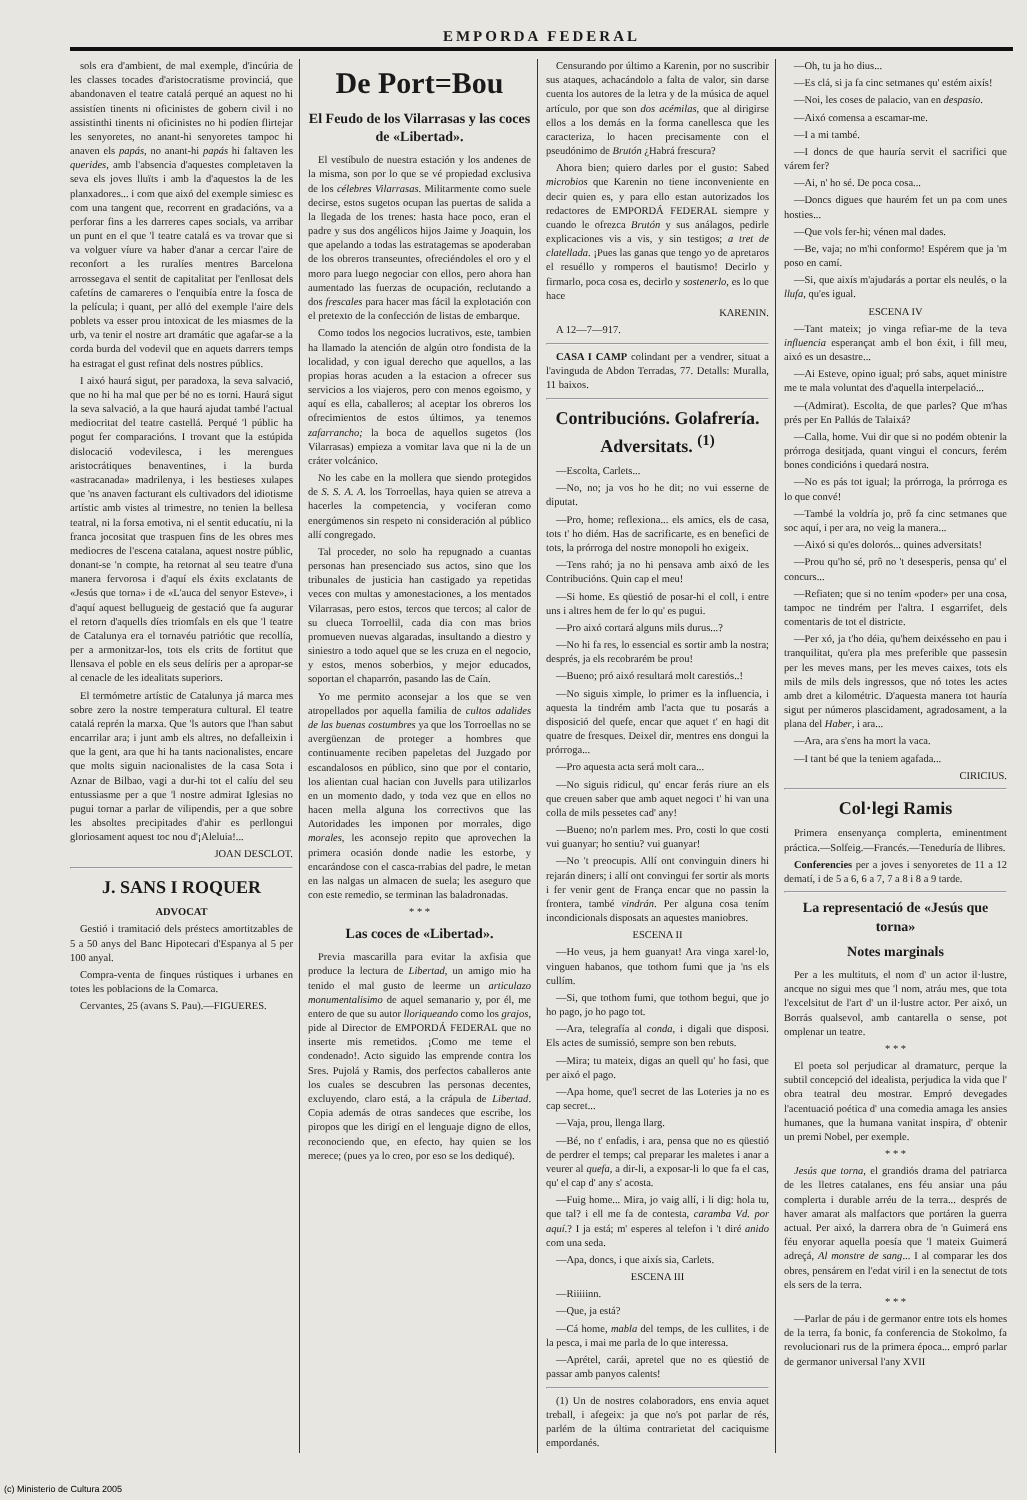EMPORDA FEDERAL
sols era d'ambient, de mal exemple, d'incúria de les classes tocades d'aristocratisme provinciá, que abandonaven el teatre catalá perqué an aquest no hi assistíen tinents ni oficinistes de gobern civil i no assistinthi tinents ni oficinistes no hi podíen flirtejar les senyoretes, no anant-hi senyoretes tampoc hi anaven els papás, no anant-hi papás hi faltaven les querides, amb l'absencia d'aquestes completaven la seva els joves lluïts i amb la d'aquestos la de les planxadores... i com que aixó del exemple simiesc es com una tangent que, recorrent en gradacións, va a perforar fins a les darreres capes socials, va arribar un punt en el que 'l teatre catalá es va trovar que si va volguer víure va haber d'anar a cercar l'aire de reconfort a les ruralíes mentres Barcelona arrossegava el sentit de capitalitat per l'enllosat dels cafetíns de camareres o l'enquibía entre la fosca de la película; i quant, per alló del exemple l'aire dels poblets va esser prou intoxicat de les miasmes de la urb, va tenir el nostre art dramátic que agafar-se a la corda burda del vodevil que en aquets darrers temps ha estragat el gust refinat dels nostres públics.
I aixó haurá sigut, per paradoxa, la seva salvació, que no hi ha mal que per bé no es torni. Haurá sigut la seva salvació, a la que haurá ajudat també l'actual mediocritat del teatre castellá. Perqué 'l públic ha pogut fer comparacións. I trovant que la estúpida dislocació vodevilesca, i les merengues aristocrátiques benaventines, i la burda «astracanada» madrilenya, i les bestieses xulapes que 'ns anaven facturant els cultivadors del idiotisme artístic amb vistes al trimestre, no tenien la bellesa teatral, ni la forsa emotiva, ni el sentit educatíu, ni la franca jocositat que traspuen fins de les obres mes mediocres de l'escena catalana, aquest nostre públic, donant-se 'n compte, ha retornat al seu teatre d'una manera fervorosa i d'aquí els éxits exclatants de «Jesús que torna» i de «L'auca del senyor Esteve», i d'aquí aquest bellugueig de gestació que fa augurar el retorn d'aquells díes triomfals en els que 'l teatre de Catalunya era el tornavéu patriótic que recollía, per a armonitzar-los, tots els crits de fortitut que llensava el poble en els seus delíris per a apropar-se al cenacle de les idealitats superiors.
El termómetre artístic de Catalunya já marca mes sobre zero la nostre temperatura cultural. El teatre catalá reprén la marxa. Que 'ls autors que l'han sabut encarrilar ara; i junt amb els altres, no defalleixin i que la gent, ara que hi ha tants nacionalistes, encare que molts siguin nacionalistes de la casa Sota i Aznar de Bilbao, vagi a dur-hi tot el calíu del seu entussiasme per a que 'l nostre admirat Iglesias no pugui tornar a parlar de vilipendis, per a que sobre les absoltes precipitades d'ahir es perllongui gloriosament aquest toc nou d'¡Aleluia!...
JOAN DESCLOT.
J. SANS I ROQUER
ADVOCAT
Gestió i tramitació dels préstecs amortitzables de 5 a 50 anys del Banc Hipotecari d'Espanya al 5 per 100 anyal.
Compra-venta de finques rústiques i urbanes en totes les poblacions de la Comarca.
Cervantes, 25 (avans S. Pau).—FIGUERES.
De Port=Bou
El Feudo de los Vilarrasas y las coces de «Libertad».
El vestíbulo de nuestra estación y los andenes de la misma, son por lo que se vé propiedad exclusiva de los célebres Vilarrasas. Militarmente como suele decirse, estos sugetos ocupan las puertas de salida a la llegada de los trenes: hasta hace poco, eran el padre y sus dos angélicos hijos Jaime y Joaquin, los que apelando a todas las estratagemas se apoderaban de los obreros transeuntes, ofreciéndoles el oro y el moro para luego negociar con ellos, pero ahora han aumentado las fuerzas de ocupación, reclutando a dos frescales para hacer mas fácil la explotación con el pretexto de la confección de listas de embarque.
Como todos los negocios lucrativos, este, tambien ha llamado la atención de algún otro fondista de la localidad, y con igual derecho que aquellos, a las propias horas acuden a la estacion a ofrecer sus servicios a los viajeros, pero con menos egoismo, y aquí es ella, caballeros; al aceptar los obreros los ofrecimientos de estos últimos, ya tenemos zafarrancho; la boca de aquellos sugetos (los Vilarrasas) empieza a vomitar lava que ni la de un cráter volcánico.
No les cabe en la mollera que siendo protegidos de S. S. A. A. los Torroellas, haya quien se atreva a hacerles la competencia, y vociferan como energúmenos sin respeto ni consideración al público allí congregado.
Tal proceder, no solo ha repugnado a cuantas personas han presenciado sus actos, sino que los tribunales de justicia han castigado ya repetidas veces con multas y amonestaciones, a los mentados Vilarrasas, pero estos, tercos que tercos; al calor de su clueca Torroellil, cada dia con mas brios promueven nuevas algaradas, insultando a diestro y siniestro a todo aquel que se les cruza en el negocio, y estos, menos soberbios, y mejor educados, soportan el chaparrón, pasando las de Caín.
Yo me permito aconsejar a los que se ven atropellados por aquella familia de cultos adalides de las buenas costumbres ya que los Torroellas no se avergüenzan de proteger a hombres que continuamente reciben papeletas del Juzgado por escandalosos en público, sino que por el contario, los alientan cual hacian con Juvells para utilizarlos en un momento dado, y toda vez que en ellos no hacen mella alguna los correctivos que las Autoridades les imponen por morrales, digo morales, les aconsejo repito que aprovechen la primera ocasión donde nadie les estorbe, y encarándose con el casca-rrabias del padre, le metan en las nalgas un almacen de suela; les aseguro que con este remedio, se terminan las baladronadas.
* * *
Las coces de «Libertad».
Previa mascarilla para evitar la axfisia que produce la lectura de Libertad, un amigo mio ha tenido el mal gusto de leerme un articulazo monumentalisimo de aquel semanario y, por él, me entero de que su autor lloriqueando como los grajos, pide al Director de EMPORDÁ FEDERAL que no inserte mis remetidos. ¡Como me teme el condenado!. Acto siguido las emprende contra los Sres. Pujolá y Ramis, dos perfectos caballeros ante los cuales se descubren las personas decentes, excluyendo, claro está, a la crápula de Libertad. Copia además de otras sandeces que escribe, los piropos que les dirigí en el lenguaje digno de ellos, reconociendo que, en efecto, hay quien se los merece; (pues ya lo creo, por eso se los dediqué).
Censurando por último a Karenin, por no suscribir sus ataques, achacándolo a falta de valor, sin darse cuenta los autores de la letra y de la música de aquel artículo, por que son dos acémilas, que al dirigirse ellos a los demás en la forma canellesca que les caracteriza, lo hacen precisamente con el pseudónimo de Brutón ¿Habrá frescura?
Ahora bien; quiero darles por el gusto: Sabed microbios que Karenin no tiene inconveniente en decir quien es, y para ello estan autorizados los redactores de EMPORDÁ FEDERAL siempre y cuando le ofrezca Brutón y sus análagos, pedirle explicaciones vis a vis, y sin testigos; a tret de clatellada. ¡Pues las ganas que tengo yo de apretaros el resuéllo y romperos el bautismo! Decirlo y firmarlo, poca cosa es, decirlo y sostenerlo, es lo que hace
KARENIN.
A 12—7—917.
CASA I CAMP colindant per a vendrer, situat a l'avinguda de Abdon Terradas, 77. Detalls: Muralla, 11 baixos.
Contribucións. Golafrería. Adversitats. <sup>(1)</sup>
—Escolta, Carlets...
—No, no; ja vos ho he dit; no vui esserne de diputat.
—Pro, home; reflexiona... els amics, els de casa, tots t' ho diém. Has de sacrificarte, es en benefici de tots, la prórroga del nostre monopoli ho exigeix.
—Tens rahó; ja no hi pensava amb aixó de les Contribucións. Quin cap el meu!
—Si home. Es qüestió de posar-hi el coll, i entre uns i altres hem de fer lo qu' es pugui.
—Pro aixó cortará alguns mils durus...?
—No hi fa res, lo essencial es sortir amb la nostra; després, ja els recobrarém be prou!
—Bueno; pró aixó resultará molt carestiós..!
—No siguis ximple, lo primer es la influencia, i aquesta la tindrém amb l'acta que tu posarás a disposició del quefe, encar que aquet t' en hagi dit quatre de fresques. Deixel dir, mentres ens dongui la prórroga...
—Pro aquesta acta será molt cara...
—No siguis ridicul, qu' encar ferás riure an els que creuen saber que amb aquet negoci t' hi van una colla de mils pessetes cad' any!
—Bueno; no'n parlem mes. Pro, costi lo que costi vui guanyar; ho sentiu? vui guanyar!
—No 't preocupis. Allí ont convinguin diners hi rejarán diners; i allí ont convingui fer sortir als morts i fer venir gent de França encar que no passin la frontera, també vindrán. Per alguna cosa tením incondicionals disposats an aquestes maniobres.
ESCENA II
—Ho veus, ja hem guanyat! Ara vinga xarel·lo, vinguen habanos, que tothom fumi que ja 'ns els cullím.
—Si, que tothom fumi, que tothom begui, que jo ho pago, jo ho pago tot.
—Ara, telegrafía al conda, i digali que disposi. Els actes de sumissió, sempre son ben rebuts.
—Mira; tu mateix, digas an quell qu' ho fasi, que per aixó el pago.
—Apa home, que'l secret de las Loteries ja no es cap secret...
—Vaja, prou, llenga llarg.
—Bé, no t' enfadis, i ara, pensa que no es qüestió de perdrer el temps; cal preparar les maletes i anar a veurer al quefa, a dir-li, a exposar-li lo que fa el cas, qu' el cap d' any s' acosta.
—Fuig home... Mira, jo vaig allí, i li dig: hola tu, que tal? i ell me fa de contesta, caramba Vd. por aquí.? I ja está; m' esperes al telefon i 't diré anido com una seda.
—Apa, doncs, i que aixís sia, Carlets.
ESCENA III
—Riiiiinn.
—Que, ja está?
—Cá home, mabla del temps, de les cullites, i de la pesca, i mai me parla de lo que interessa.
—Aprétel, carái, apretel que no es qüestió de passar amb panyos calents!
(1) Un de nostres colaboradors, ens envia aquet treball, i afegeix: ja que no's pot parlar de rés, parlém de la última contrarietat del caciquisme empordanés.
—Oh, tu ja ho dius...
—Es clá, si ja fa cinc setmanes qu' estém aixís!
—Noi, les coses de palacio, van en despasio.
—Aixó comensa a escamar-me.
—I a mi també.
—I doncs de que hauría servit el sacrifici que várem fer?
—Ai, n' ho sé. De poca cosa...
—Doncs digues que haurém fet un pa com unes hosties...
—Que vols fer-hi; vénen mal dades.
—Be, vaja; no m'hi conformo! Espérem que ja 'm poso en camí.
—Si, que aixís m'ajudarás a portar els neulés, o la llufa, qu'es igual.
ESCENA IV
—Tant mateix; jo vinga refiar-me de la teva influencia esperançat amb el bon éxit, i fill meu, aixó es un desastre...
—Ai Esteve, opino igual; pró sabs, aquet ministre me te mala voluntat des d'aquella interpelació...
—(Admirat). Escolta, de que parles? Que m'has prés per En Pallús de Talaixá?
—Calla, home. Vui dir que si no podém obtenir la prórroga desitjada, quant vingui el concurs, ferém bones condicións i quedará nostra.
—No es pás tot igual; la prórroga, la prórroga es lo que convé!
—També la voldría jo, prô fa cinc setmanes que soc aquí, i per ara, no veig la manera...
—Aixó si qu'es dolorós... quines adversitats!
—Prou qu'ho sé, prô no 't desesperis, pensa qu' el concurs...
—Refiaten; que si no tením «poder» per una cosa, tampoc ne tindrém per l'altra. I esgarrifet, dels comentaris de tot el districte.
—Per xó, ja t'ho déia, qu'hem deixésseho en pau i tranquilitat, qu'era pla mes preferible que passesin per les meves mans, per les meves caixes, tots els mils de mils dels ingressos, que nó totes les actes amb dret a kilométric. D'aquesta manera tot hauría sigut per números plascidament, agradosament, a la plana del Haber, i ara...
—Ara, ara s'ens ha mort la vaca.
—I tant bé que la teniem agafada...
CIRICIUS.
Col·legi Ramis
Primera ensenyança complerta, eminentment práctica.—Solfeig.—Francés.—Teneduría de llibres.
Conferencies per a joves i senyoretes de 11 a 12 dematí, i de 5 a 6, 6 a 7, 7 a 8 i 8 a 9 tarde.
La representació de «Jesús que torna»
Notes marginals
Per a les multituts, el nom d' un actor il·lustre, ancque no sigui mes que 'l nom, atráu mes, que tota l'excelsitut de l'art d' un il·lustre actor. Per aixó, un Borrás qualsevol, amb cantarella o sense, pot omplenar un teatre.
* * *
El poeta sol perjudicar al dramaturc, perque la subtil concepció del idealista, perjudica la vida que l' obra teatral deu mostrar. Empró devegades l'acentuació poética d' una comedia amaga les ansies humanes, que la humana vanitat inspira, d' obtenir un premi Nobel, per exemple.
* * *
Jesús que torna, el grandiós drama del patriarca de les lletres catalanes, ens féu ansiar una páu complerta i durable arréu de la terra... després de haver amarat als malfactors que portáren la guerra actual. Per aixó, la darrera obra de 'n Guimerá ens féu enyorar aquella poesía que 'l mateix Guimerá adreçá, Al monstre de sang... I al comparar les dos obres, pensárem en l'edat viril i en la senectut de tots els sers de la terra.
* * *
—Parlar de páu i de germanor entre tots els homes de la terra, fa bonic, fa conferencia de Stokolmo, fa revolucionari rus de la primera época... empró parlar de germanor universal l'any XVII
(c) Ministerio de Cultura 2005